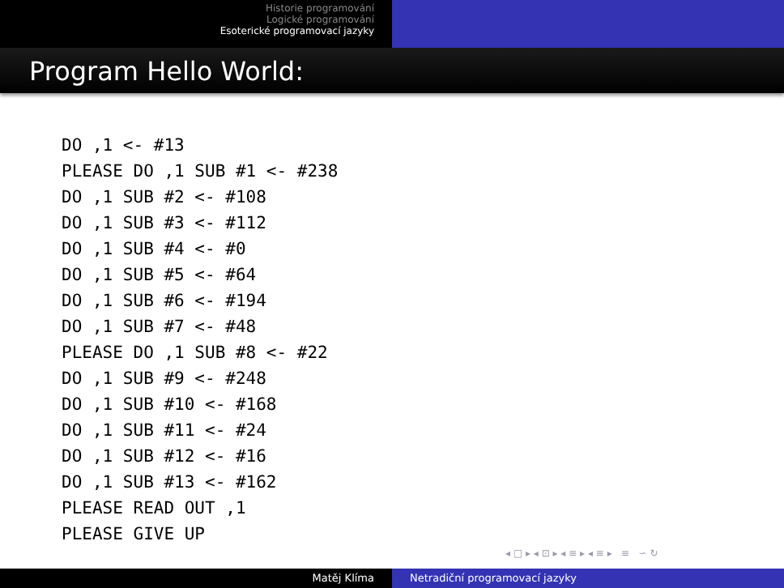Historie programování
Logické programování
Esoterické programovací jazyky
Program Hello World:
DO ,1 <- #13
PLEASE DO ,1 SUB #1 <- #238
DO ,1 SUB #2 <- #108
DO ,1 SUB #3 <- #112
DO ,1 SUB #4 <- #0
DO ,1 SUB #5 <- #64
DO ,1 SUB #6 <- #194
DO ,1 SUB #7 <- #48
PLEASE DO ,1 SUB #8 <- #22
DO ,1 SUB #9 <- #248
DO ,1 SUB #10 <- #168
DO ,1 SUB #11 <- #24
DO ,1 SUB #12 <- #16
DO ,1 SUB #13 <- #162
PLEASE READ OUT ,1
PLEASE GIVE UP
◂ □ ▸ ◂ ⊡ ▸ ◂ ≡ ▸ ◂ ≡ ▸ ≡ ∽ ↻
Matěj Klíma Netradiční programovací jazyky